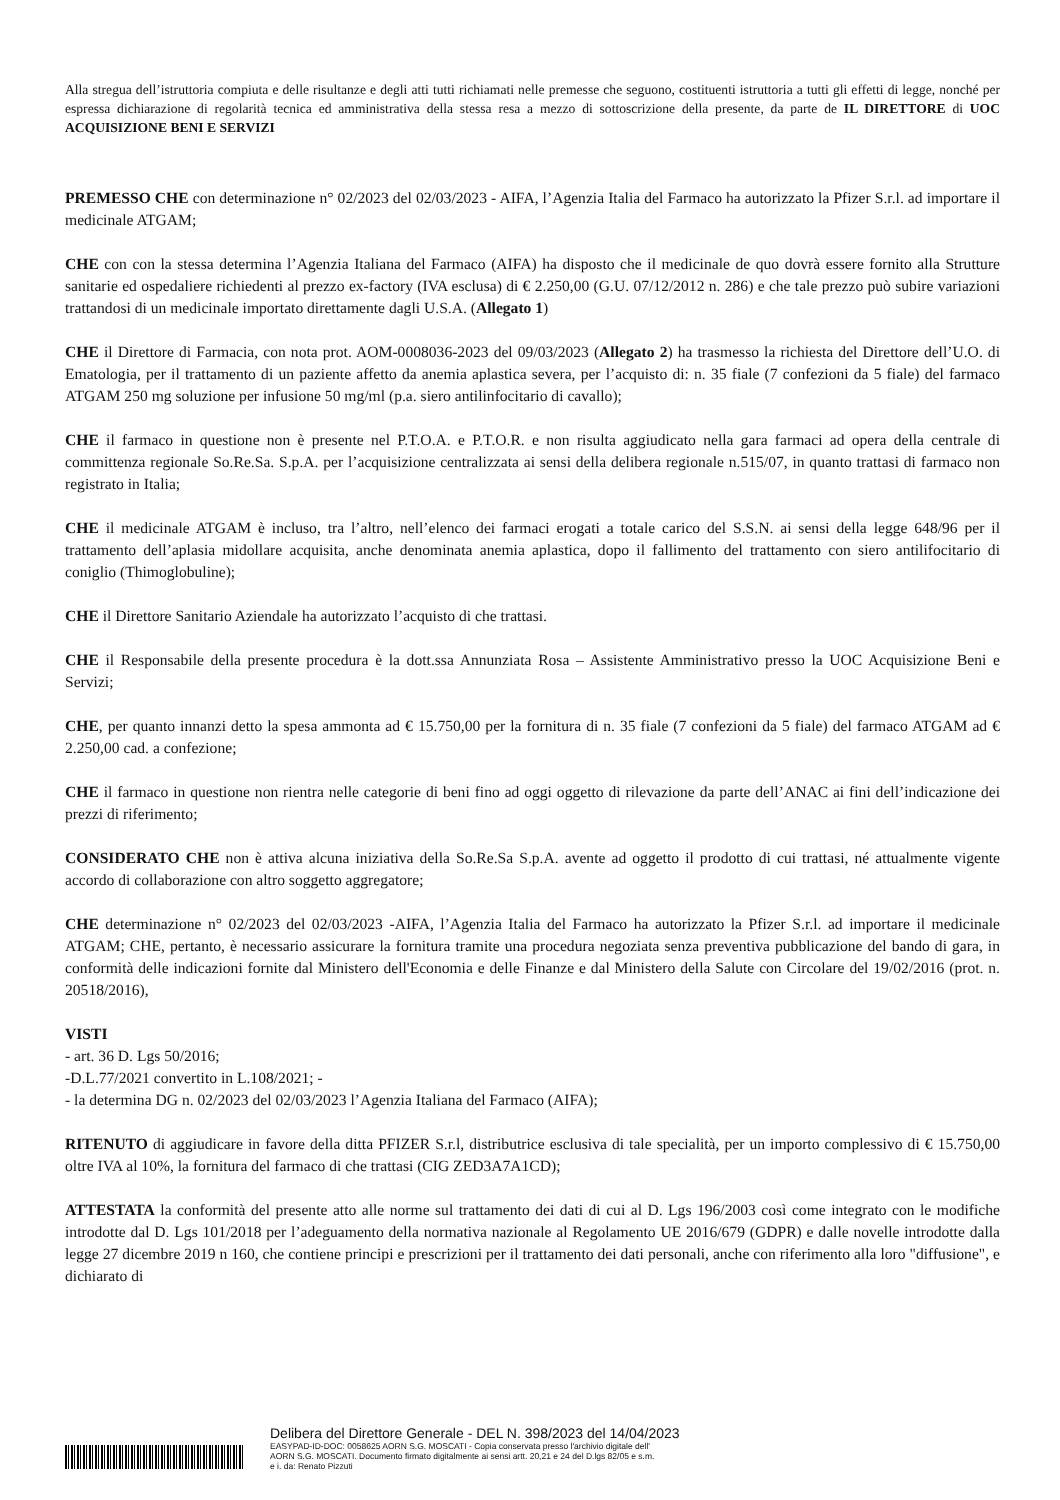Alla stregua dell’istruttoria compiuta e delle risultanze e degli atti tutti richiamati nelle premesse che seguono, costituenti istruttoria a tutti gli effetti di legge, nonché per espressa dichiarazione di regolarità tecnica ed amministrativa della stessa resa a mezzo di sottoscrizione della presente, da parte de IL DIRETTORE di UOC ACQUISIZIONE BENI E SERVIZI
PREMESSO CHE con determinazione n° 02/2023 del 02/03/2023 - AIFA, l’Agenzia Italia del Farmaco ha autorizzato la Pfizer S.r.l. ad importare il medicinale ATGAM;
CHE con con la stessa determina l’Agenzia Italiana del Farmaco (AIFA) ha disposto che il medicinale de quo dovrà essere fornito alla Strutture sanitarie ed ospedaliere richiedenti al prezzo ex-factory (IVA esclusa) di € 2.250,00 (G.U. 07/12/2012 n. 286) e che tale prezzo può subire variazioni trattandosi di un medicinale importato direttamente dagli U.S.A. (Allegato 1)
CHE il Direttore di Farmacia, con nota prot. AOM-0008036-2023 del 09/03/2023 (Allegato 2) ha trasmesso la richiesta del Direttore dell’U.O. di Ematologia, per il trattamento di un paziente affetto da anemia aplastica severa, per l’acquisto di: n. 35 fiale (7 confezioni da 5 fiale) del farmaco ATGAM 250 mg soluzione per infusione 50 mg/ml (p.a. siero antilinfocitario di cavallo);
CHE il farmaco in questione non è presente nel P.T.O.A. e P.T.O.R. e non risulta aggiudicato nella gara farmaci ad opera della centrale di committenza regionale So.Re.Sa. S.p.A. per l’acquisizione centralizzata ai sensi della delibera regionale n.515/07, in quanto trattasi di farmaco non registrato in Italia;
CHE il medicinale ATGAM è incluso, tra l’altro, nell’elenco dei farmaci erogati a totale carico del S.S.N. ai sensi della legge 648/96 per il trattamento dell’aplasia midollare acquisita, anche denominata anemia aplastica, dopo il fallimento del trattamento con siero antilifocitario di coniglio (Thimoglobuline);
CHE il Direttore Sanitario Aziendale ha autorizzato l’acquisto di che trattasi.
CHE il Responsabile della presente procedura è la dott.ssa Annunziata Rosa – Assistente Amministrativo presso la UOC Acquisizione Beni e Servizi;
CHE, per quanto innanzi detto la spesa ammonta ad € 15.750,00 per la fornitura di n. 35 fiale (7 confezioni da 5 fiale) del farmaco ATGAM ad € 2.250,00 cad. a confezione;
CHE il farmaco in questione non rientra nelle categorie di beni fino ad oggi oggetto di rilevazione da parte dell’ANAC ai fini dell’indicazione dei prezzi di riferimento;
CONSIDERATO CHE non è attiva alcuna iniziativa della So.Re.Sa S.p.A. avente ad oggetto il prodotto di cui trattasi, né attualmente vigente accordo di collaborazione con altro soggetto aggregatore;
CHE determinazione n° 02/2023 del 02/03/2023 -AIFA, l’Agenzia Italia del Farmaco ha autorizzato la Pfizer S.r.l. ad importare il medicinale ATGAM; CHE, pertanto, è necessario assicurare la fornitura tramite una procedura negoziata senza preventiva pubblicazione del bando di gara, in conformità delle indicazioni fornite dal Ministero dell'Economia e delle Finanze e dal Ministero della Salute con Circolare del 19/02/2016 (prot. n. 20518/2016),
VISTI
- art. 36 D. Lgs 50/2016;
-D.L.77/2021 convertito in L.108/2021; -
- la determina DG n. 02/2023 del 02/03/2023 l’Agenzia Italiana del Farmaco (AIFA);
RITENUTO di aggiudicare in favore della ditta PFIZER S.r.l, distributrice esclusiva di tale specialità, per un importo complessivo di € 15.750,00 oltre IVA al 10%, la fornitura del farmaco di che trattasi (CIG ZED3A7A1CD);
ATTESTATA la conformità del presente atto alle norme sul trattamento dei dati di cui al D. Lgs 196/2003 così come integrato con le modifiche introdotte dal D. Lgs 101/2018 per l’adeguamento della normativa nazionale al Regolamento UE 2016/679 (GDPR) e dalle novelle introdotte dalla legge 27 dicembre 2019 n 160, che contiene principi e prescrizioni per il trattamento dei dati personali, anche con riferimento alla loro "diffusione", e dichiarato di
Delibera del Direttore Generale - DEL N. 398/2023 del 14/04/2023
EASYPAD-ID-DOC: 0058625 AORN S.G. MOSCATI - Copia conservata presso l'archivio digitale dell'
AORN S.G. MOSCATI. Documento firmato digitalmente ai sensi artt. 20,21 e 24 del D.lgs 82/05 e s.m.
e i. da: Renato Pizzuti